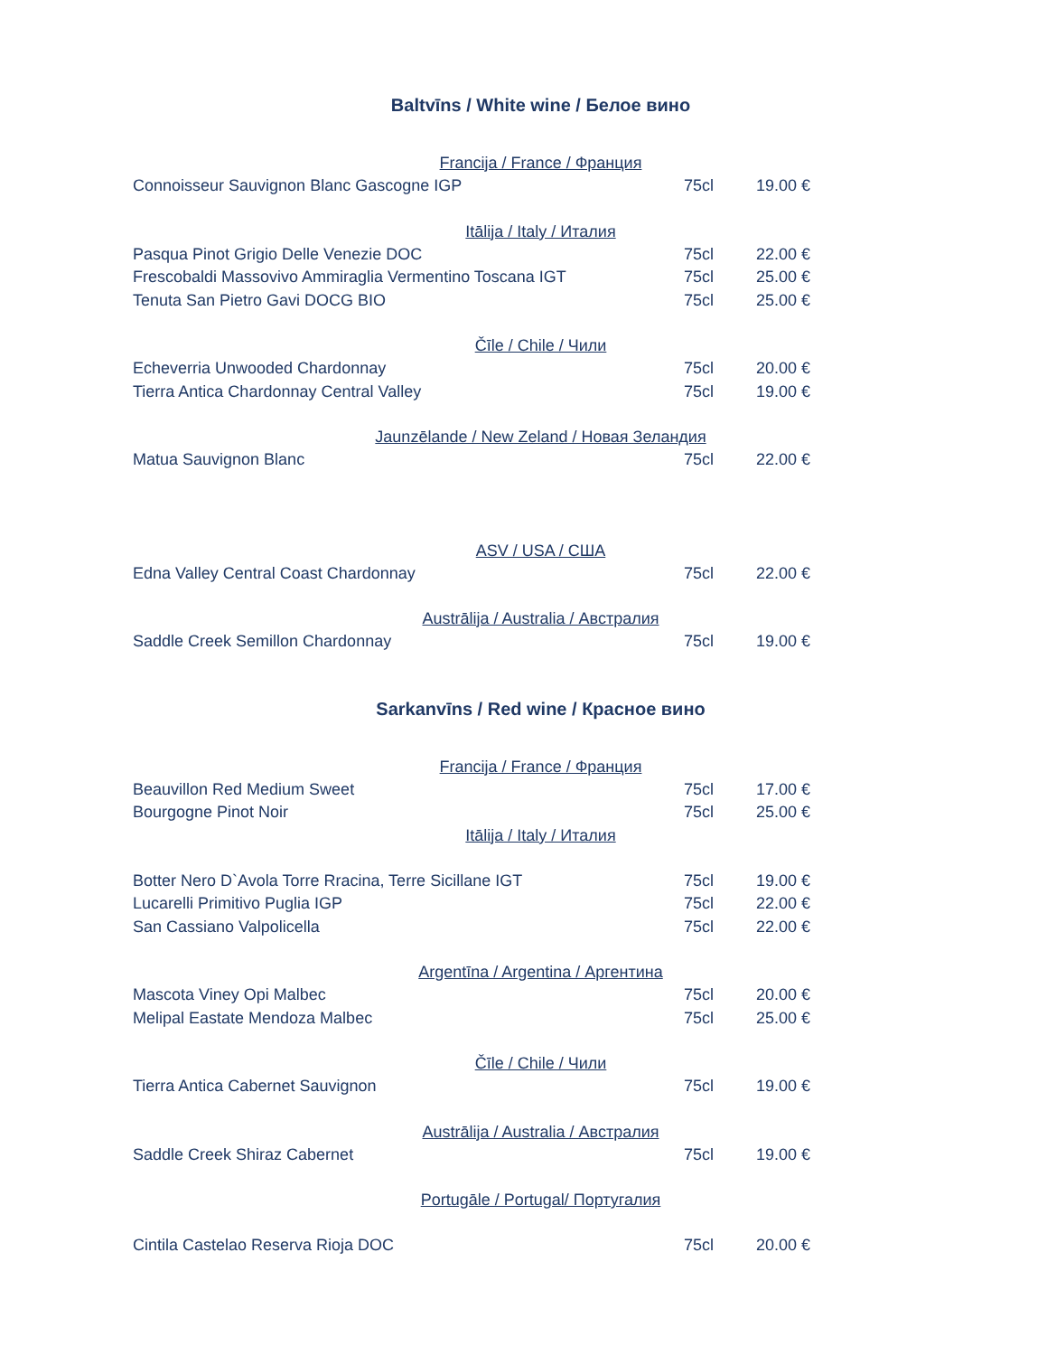Baltvīns / White wine / Белое вино
Francija / France / Франция
Connoisseur Sauvignon Blanc Gascogne IGP 75cl 19.00 €
Itālija / Italy / Италия
Pasqua Pinot Grigio Delle Venezie DOC 75cl 22.00 €
Frescobaldi Massovivo Ammiraglia Vermentino Toscana IGT 75cl 25.00 €
Tenuta San Pietro Gavi DOCG BIO 75cl 25.00 €
Čīle / Chile / Чили
Echeverria Unwooded Chardonnay 75cl 20.00 €
Tierra Antica Chardonnay Central Valley 75cl 19.00 €
Jaunzēlande / New Zeland / Новая Зеландия
Matua Sauvignon Blanc 75cl 22.00 €
ASV / USA / США
Edna Valley Central Coast Chardonnay 75cl 22.00 €
Austrālija / Australia / Австралия
Saddle Creek Semillon Chardonnay 75cl 19.00 €
Sarkanvīns / Red wine / Красное вино
Francija / France / Франция
Beauvillon Red Medium Sweet 75cl 17.00 €
Bourgogne Pinot Noir 75cl 25.00 €
Itālija / Italy / Италия
Botter Nero D`Avola Torre Rracina, Terre Sicillane IGT 75cl 19.00 €
Lucarelli Primitivo Puglia IGP 75cl 22.00 €
San Cassiano Valpolicella 75cl 22.00 €
Argentīna / Argentina / Аргентина
Mascota Viney Opi Malbec 75cl 20.00 €
Melipal Eastate Mendoza Malbec 75cl 25.00 €
Čīle / Chile / Чили
Tierra Antica Cabernet Sauvignon 75cl 19.00 €
Austrālija / Australia / Австралия
Saddle Creek Shiraz Cabernet 75cl 19.00 €
Portugāle / Portugal/ Португалия
Cintila Castelao Reserva Rioja DOC 75cl 20.00 €